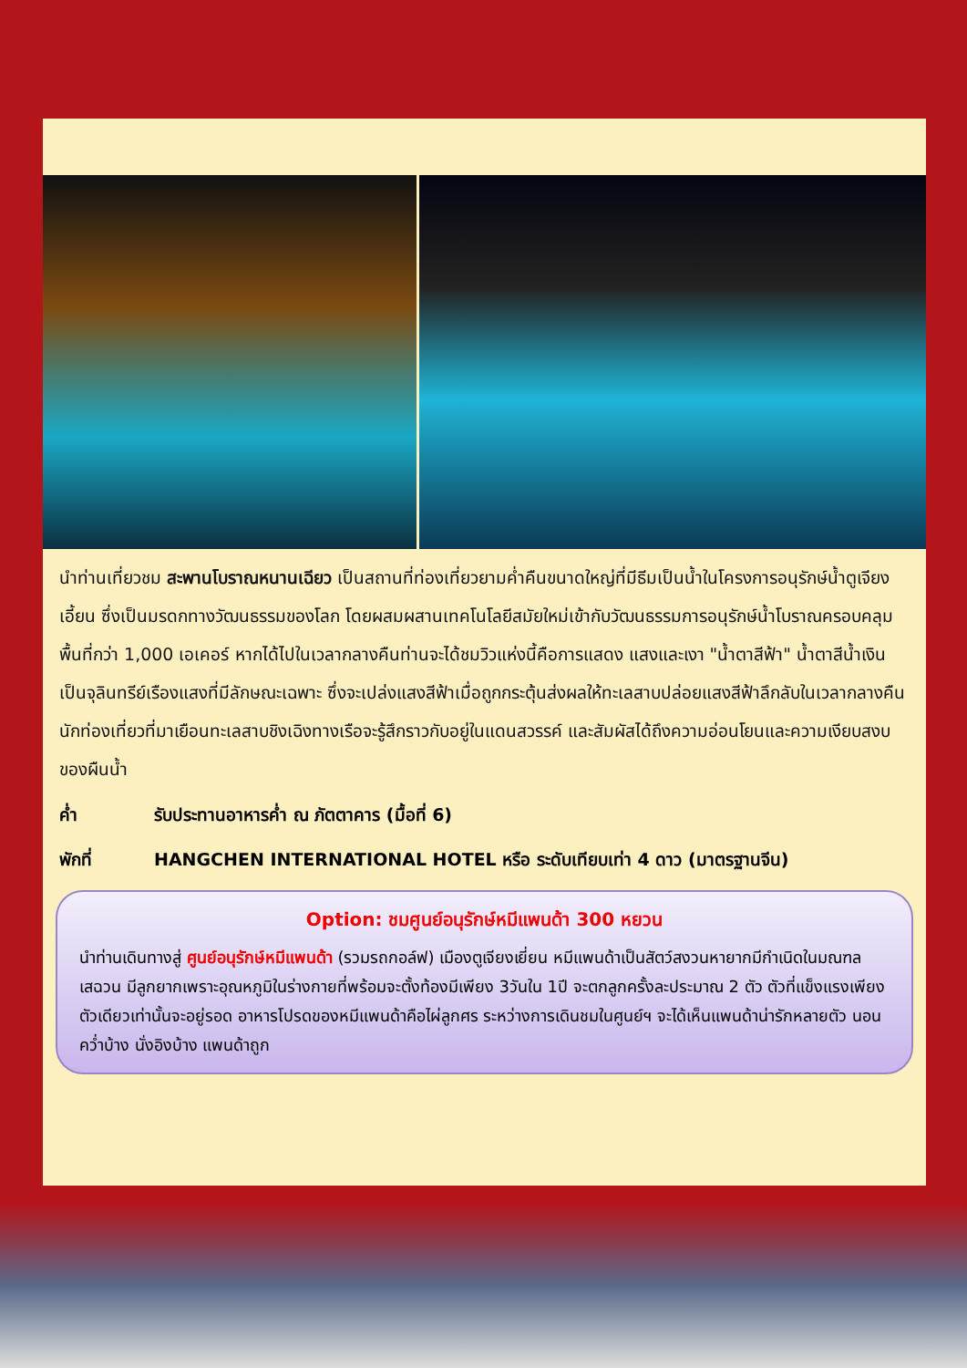นำท่านเที่ยวชม สะพานโบราณหนานเฉียว เป็นสถานที่ท่องเที่ยวยามค่ำคืนขนาดใหญ่ที่มีธีมเป็นน้ำในโครงการอนุรักษ์น้ำตูเจียงเอี้ยน ซึ่งเป็นมรดกทางวัฒนธรรมของโลก โดยผสมผสานเทคโนโลยีสมัยใหม่เข้ากับวัฒนธรรมการอนุรักษ์น้ำโบราณครอบคลุมพื้นที่กว่า 1,000 เอเคอร์ หากได้ไปในเวลากลางคืนท่านจะได้ชมวิวแห่งนี้คือการแสดง แสงและเงา "น้ำตาสีฟ้า" น้ำตาสีน้ำเงินเป็นจุลินทรีย์เรืองแสงที่มีลักษณะเฉพาะ ซึ่งจะเปล่งแสงสีฟ้าเมื่อถูกกระตุ้นส่งผลให้ทะเลสาบปล่อยแสงสีฟ้าลึกลับในเวลากลางคืน นักท่องเที่ยวที่มาเยือนทะเลสาบชิงเฉิงทางเรือจะรู้สึกราวกับอยู่ในแดนสวรรค์ และสัมผัสได้ถึงความอ่อนโยนและความเงียบสงบของผืนน้ำ
ค่ำ รับประทานอาหารค่ำ ณ ภัตตาคาร (มื้อที่ 6)
พักที่ HANGCHEN INTERNATIONAL HOTEL หรือ ระดับเทียบเท่า 4 ดาว (มาตรฐานจีน)
Option: ชมศูนย์อนุรักษ์หมีแพนด้า 300 หยวน
นำท่านเดินทางสู่ ศูนย์อนุรักษ์หมีแพนด้า (รวมรถกอล์ฟ) เมืองตูเจียงเยี่ยน หมีแพนด้าเป็นสัตว์สงวนหายากมีกำเนิดในมณฑลเสฉวน มีลูกยากเพราะอุณหภูมิในร่างกายที่พร้อมจะตั้งท้องมีเพียง 3วันใน 1ปี จะตกลูกครั้งละประมาณ 2 ตัว ตัวที่แข็งแรงเพียงตัวเดียวเท่านั้นจะอยู่รอด อาหารโปรดของหมีแพนด้าคือไผ่ลูกศร ระหว่างการเดินชมในศูนย์ฯ จะได้เห็นแพนด้าน่ารักหลายตัว นอนคว่ำบ้าง นั่งอิงบ้าง แพนด้าถูก